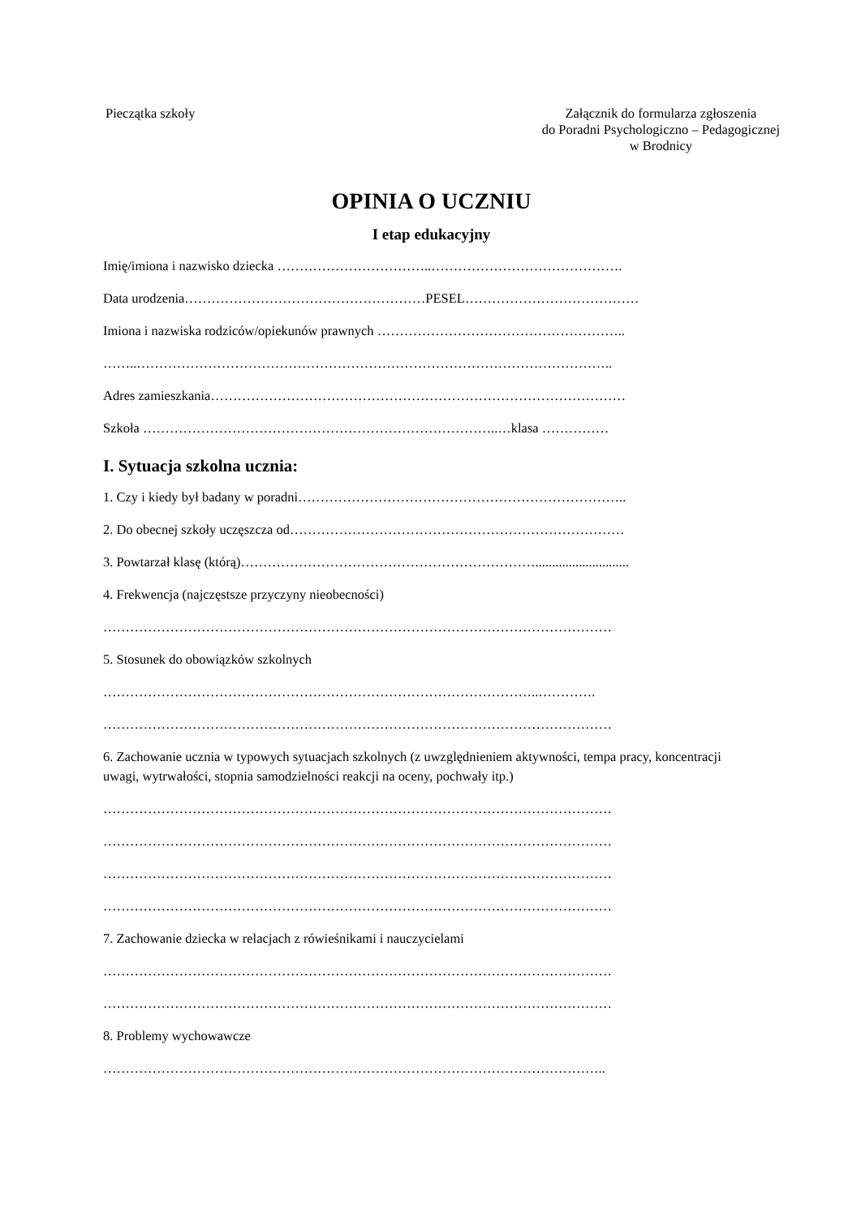Pieczątka szkoły
Załącznik do formularza zgłoszenia
do Poradni Psychologiczno – Pedagogicznej
w Brodnicy
OPINIA O UCZNIU
I etap edukacyjny
Imię/imiona i nazwisko dziecka ……………………………..…………………………………….
Data urodzenia………………………………………………PESEL…………………………………
Imiona i nazwiska rodziców/opiekunów prawnych ………………………………………………..
……..……………………………………………………………………………………………..
Adres zamieszkania…………………………………………………………………………………
Szkoła ……………………………………………………………………..…klasa ……………
I. Sytuacja szkolna ucznia:
1. Czy i kiedy był badany w poradni………………………………………………………………..
2. Do obecnej szkoły uczęszcza od…………………………………………………………………
3. Powtarzał klasę (którą)…………………………………………………………............................
4. Frekwencja (najczęstsze przyczyny nieobecności)
……………………………………………………………………………………………………
5. Stosunek do obowiązków szkolnych
……………………………………………………………………………………..………….
……………………………………………………………………………………………………
6. Zachowanie ucznia w typowych sytuacjach szkolnych (z uwzględnieniem aktywności, tempa pracy, koncentracji uwagi, wytrwałości, stopnia samodzielności reakcji na oceny, pochwały itp.)
……………………………………………………………………………………………………
……………………………………………………………………………………………………
……………………………………………………………………………………………………
……………………………………………………………………………………………………
7. Zachowanie dziecka w relacjach z rówieśnikami i nauczycielami
……………………………………………………………………………………………………
……………………………………………………………………………………………………
8. Problemy wychowawcze
…………………………………………………………………………………………………..